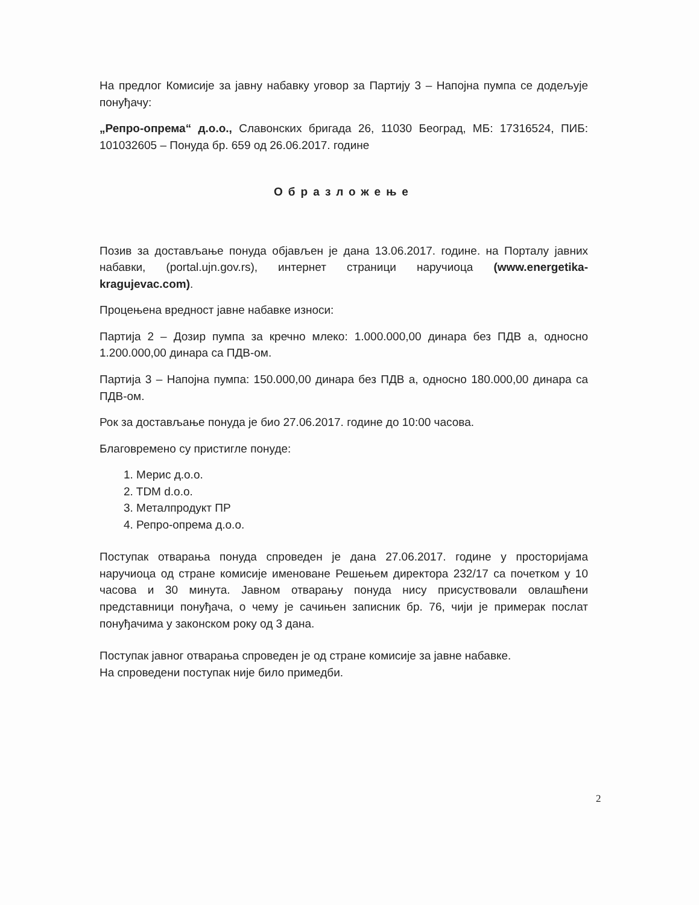На предлог Комисије за јавну набавку уговор за Партију 3 – Напојна пумпа се додељује понуђачу:
„Репро-опрема“ д.о.о., Славонских бригада 26, 11030 Београд, МБ: 17316524, ПИБ: 101032605 – Понуда бр. 659 од 26.06.2017. године
Образложење
Позив за достављање понуда објављен је дана 13.06.2017. године. на Порталу јавних набавки, (portal.ujn.gov.rs), интернет страници наручиоца (www.energetika-kragujevac.com).
Процењена вредност јавне набавке износи:
Партија 2 – Дозир пумпа за кречно млеко: 1.000.000,00 динара без ПДВ а, односно 1.200.000,00 динара са ПДВ-ом.
Партија 3 – Напојна пумпа: 150.000,00 динара без ПДВ а, односно 180.000,00 динара са ПДВ-ом.
Рок за достављање понуда је био 27.06.2017. године до 10:00 часова.
Благовремено су пристигле понуде:
1. Мерис д.о.о.
2. TDM d.o.o.
3. Металпродукт ПР
4. Репро-опрема д.о.о.
Поступак отварања понуда спроведен је дана 27.06.2017. године у просторијама наручиоца од стране комисије именоване Решењем директора 232/17 са почетком у 10 часова и 30 минута. Јавном отварању понуда нису присуствовали овлашћени представници понуђача, о чему је сачињен записник бр. 76, чији је примерак послат понуђачима у законском року од 3 дана.
Поступак јавног отварања спроведен је од стране комисије за јавне набавке.
На спроведени поступак није било примедби.
2